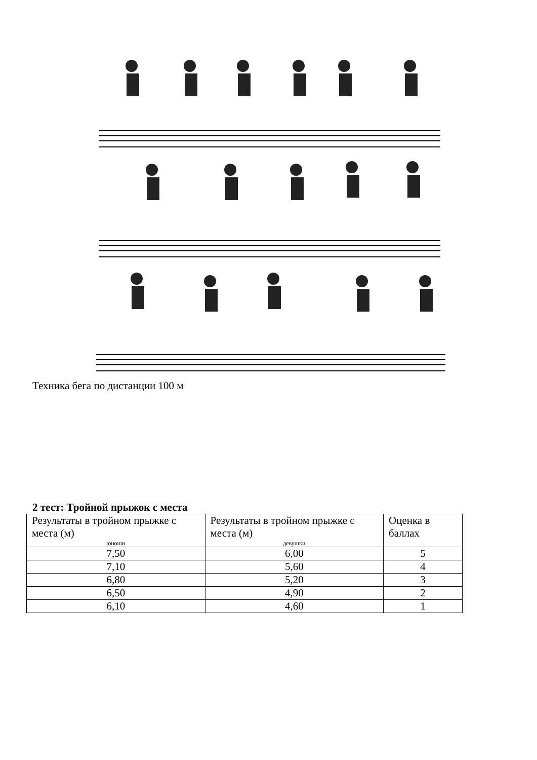Техника бега по дистанции 100 м
2 тест: Тройной прыжок с места
| Результаты в тройном прыжке с места (м) юноши | Результаты в тройном прыжке с места (м) девушки | Оценка в баллах |
| 7,50 | 6,00 | 5 |
| 7,10 | 5,60 | 4 |
| 6,80 | 5,20 | 3 |
| 6,50 | 4,90 | 2 |
| 6,10 | 4,60 | 1 |